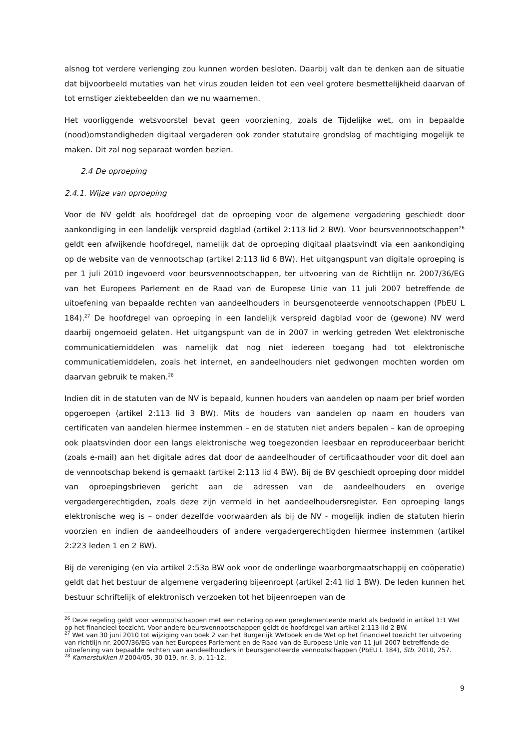alsnog tot verdere verlenging zou kunnen worden besloten. Daarbij valt dan te denken aan de situatie dat bijvoorbeeld mutaties van het virus zouden leiden tot een veel grotere besmettelijkheid daarvan of tot ernstiger ziektebeelden dan we nu waarnemen.
Het voorliggende wetsvoorstel bevat geen voorziening, zoals de Tijdelijke wet, om in bepaalde (nood)omstandigheden digitaal vergaderen ook zonder statutaire grondslag of machtiging mogelijk te maken. Dit zal nog separaat worden bezien.
2.4 De oproeping
2.4.1. Wijze van oproeping
Voor de NV geldt als hoofdregel dat de oproeping voor de algemene vergadering geschiedt door aankondiging in een landelijk verspreid dagblad (artikel 2:113 lid 2 BW). Voor beursvennootschappen<sup>26</sup> geldt een afwijkende hoofdregel, namelijk dat de oproeping digitaal plaatsvindt via een aankondiging op de website van de vennootschap (artikel 2:113 lid 6 BW). Het uitgangspunt van digitale oproeping is per 1 juli 2010 ingevoerd voor beursvennootschappen, ter uitvoering van de Richtlijn nr. 2007/36/EG van het Europees Parlement en de Raad van de Europese Unie van 11 juli 2007 betreffende de uitoefening van bepaalde rechten van aandeelhouders in beursgenoteerde vennootschappen (PbEU L 184).<sup>27</sup> De hoofdregel van oproeping in een landelijk verspreid dagblad voor de (gewone) NV werd daarbij ongemoeid gelaten. Het uitgangspunt van de in 2007 in werking getreden Wet elektronische communicatiemiddelen was namelijk dat nog niet iedereen toegang had tot elektronische communicatiemiddelen, zoals het internet, en aandeelhouders niet gedwongen mochten worden om daarvan gebruik te maken.<sup>28</sup>
Indien dit in de statuten van de NV is bepaald, kunnen houders van aandelen op naam per brief worden opgeroepen (artikel 2:113 lid 3 BW). Mits de houders van aandelen op naam en houders van certificaten van aandelen hiermee instemmen – en de statuten niet anders bepalen – kan de oproeping ook plaatsvinden door een langs elektronische weg toegezonden leesbaar en reproduceerbaar bericht (zoals e-mail) aan het digitale adres dat door de aandeelhouder of certificaathouder voor dit doel aan de vennootschap bekend is gemaakt (artikel 2:113 lid 4 BW). Bij de BV geschiedt oproeping door middel van oproepingsbrieven gericht aan de adressen van de aandeelhouders en overige vergadergerechtigden, zoals deze zijn vermeld in het aandeelhoudersregister. Een oproeping langs elektronische weg is – onder dezelfde voorwaarden als bij de NV - mogelijk indien de statuten hierin voorzien en indien de aandeelhouders of andere vergadergerechtigden hiermee instemmen (artikel 2:223 leden 1 en 2 BW).
Bij de vereniging (en via artikel 2:53a BW ook voor de onderlinge waarborgmaatschappij en coöperatie) geldt dat het bestuur de algemene vergadering bijeenroept (artikel 2:41 lid 1 BW). De leden kunnen het bestuur schriftelijk of elektronisch verzoeken tot het bijeenroepen van de
<sup>26</sup> Deze regeling geldt voor vennootschappen met een notering op een gereglementeerde markt als bedoeld in artikel 1:1 Wet op het financieel toezicht. Voor andere beursvennootschappen geldt de hoofdregel van artikel 2:113 lid 2 BW.
<sup>27</sup> Wet van 30 juni 2010 tot wijziging van boek 2 van het Burgerlijk Wetboek en de Wet op het financieel toezicht ter uitvoering van richtlijn nr. 2007/36/EG van het Europees Parlement en de Raad van de Europese Unie van 11 juli 2007 betreffende de uitoefening van bepaalde rechten van aandeelhouders in beursgenoteerde vennootschappen (PbEU L 184), Stb. 2010, 257.
<sup>28</sup> Kamerstukken II 2004/05, 30 019, nr. 3, p. 11-12.
9